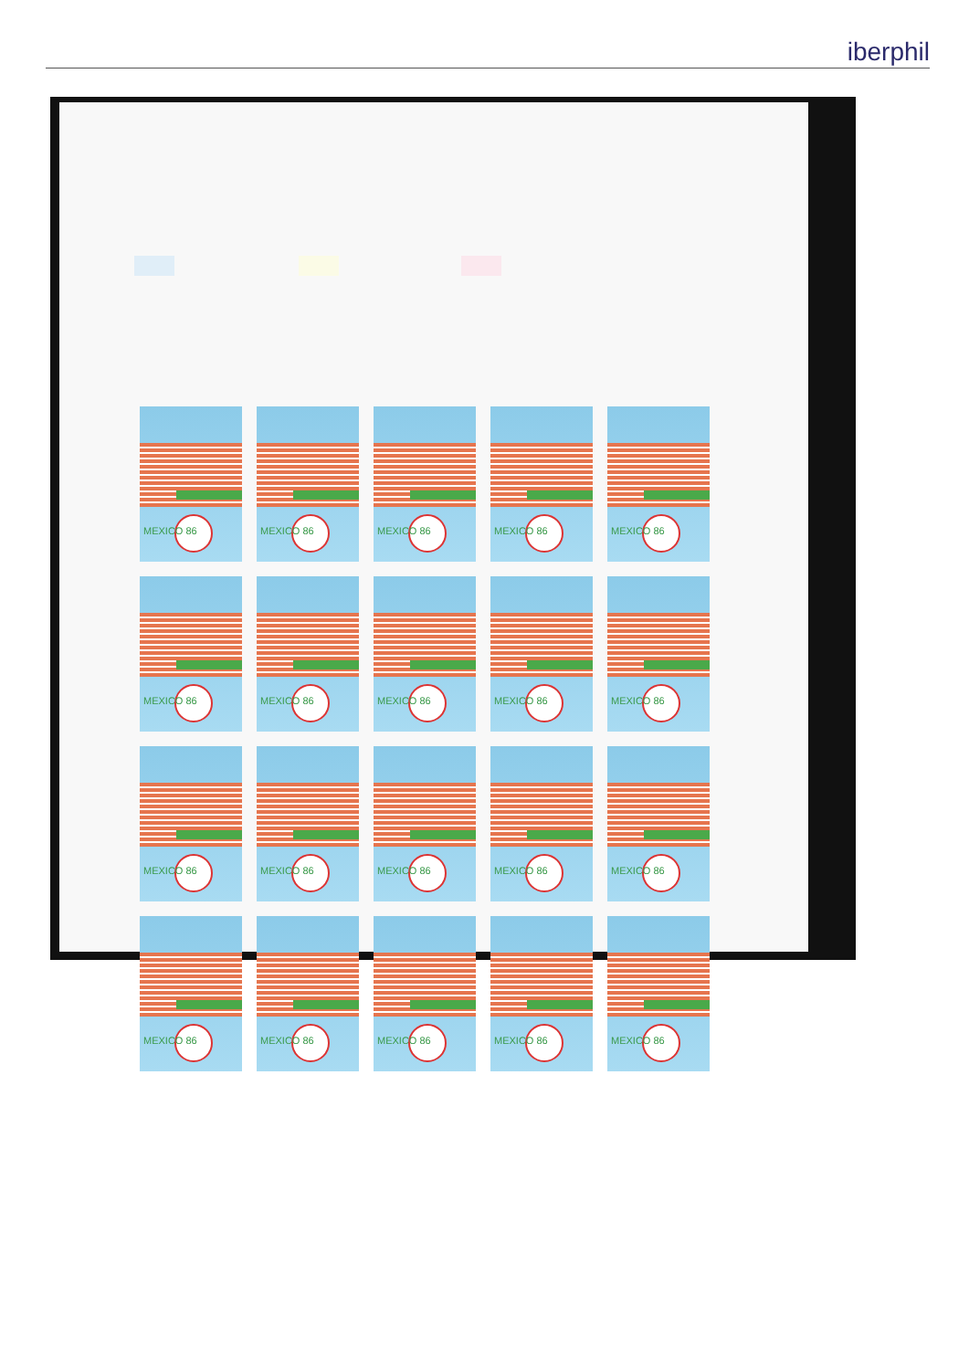iberphil
MEXICO 86
MEXICO 86
MEXICO 86
MEXICO 86
MEXICO 86
MEXICO 86
MEXICO 86
MEXICO 86
MEXICO 86
MEXICO 86
MEXICO 86
MEXICO 86
MEXICO 86
MEXICO 86
MEXICO 86
MEXICO 86
MEXICO 86
MEXICO 86
MEXICO 86
MEXICO 86